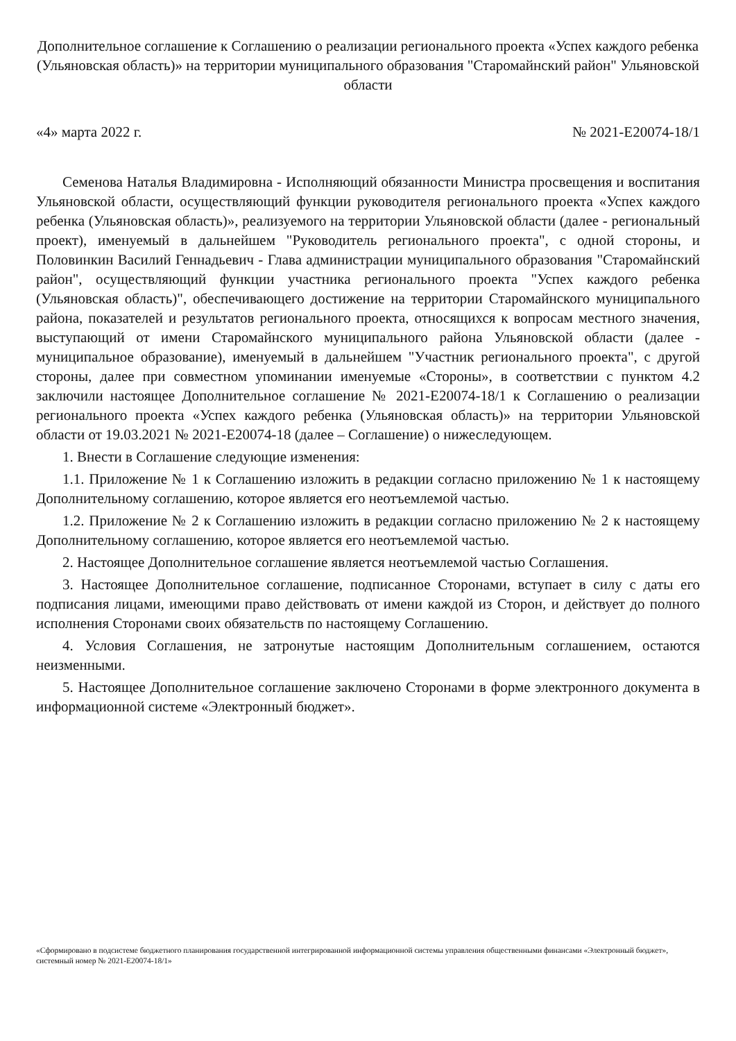Дополнительное соглашение к Соглашению о реализации регионального проекта «Успех каждого ребенка (Ульяновская область)» на территории муниципального образования "Старомайнский район" Ульяновской области
«4» марта 2022 г. № 2021-E20074-18/1
Семенова Наталья Владимировна - Исполняющий обязанности Министра просвещения и воспитания Ульяновской области, осуществляющий функции руководителя регионального проекта «Успех каждого ребенка (Ульяновская область)», реализуемого на территории Ульяновской области (далее - региональный проект), именуемый в дальнейшем "Руководитель регионального проекта", с одной стороны, и Половинкин Василий Геннадьевич - Глава администрации муниципального образования "Старомайнский район", осуществляющий функции участника регионального проекта "Успех каждого ребенка (Ульяновская область)", обеспечивающего достижение на территории Старомайнского муниципального района, показателей и результатов регионального проекта, относящихся к вопросам местного значения, выступающий от имени Старомайнского муниципального района Ульяновской области (далее - муниципальное образование), именуемый в дальнейшем "Участник регионального проекта", с другой стороны, далее при совместном упоминании именуемые «Стороны», в соответствии с пунктом 4.2 заключили настоящее Дополнительное соглашение № 2021-E20074-18/1 к Соглашению о реализации регионального проекта «Успех каждого ребенка (Ульяновская область)» на территории Ульяновской области от 19.03.2021 № 2021-E20074-18 (далее – Соглашение) о нижеследующем.
1. Внести в Соглашение следующие изменения:
1.1. Приложение № 1 к Соглашению изложить в редакции согласно приложению № 1 к настоящему Дополнительному соглашению, которое является его неотъемлемой частью.
1.2. Приложение № 2 к Соглашению изложить в редакции согласно приложению № 2 к настоящему Дополнительному соглашению, которое является его неотъемлемой частью.
2. Настоящее Дополнительное соглашение является неотъемлемой частью Соглашения.
3. Настоящее Дополнительное соглашение, подписанное Сторонами, вступает в силу с даты его подписания лицами, имеющими право действовать от имени каждой из Сторон, и действует до полного исполнения Сторонами своих обязательств по настоящему Соглашению.
4. Условия Соглашения, не затронутые настоящим Дополнительным соглашением, остаются неизменными.
5. Настоящее Дополнительное соглашение заключено Сторонами в форме электронного документа в информационной системе «Электронный бюджет».
«Сформировано в подсистеме бюджетного планирования государственной интегрированной информационной системы управления общественными финансами «Электронный бюджет», системный номер № 2021-E20074-18/1»